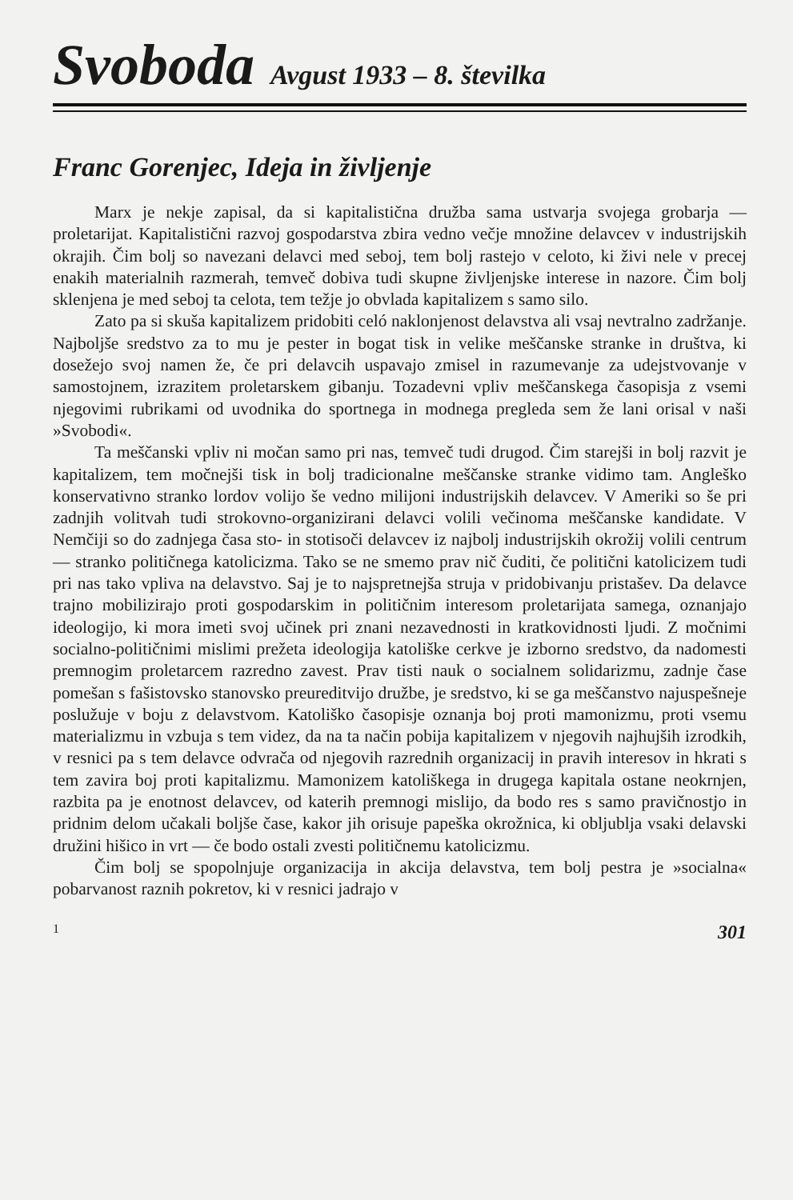Svoboda Avgust 1933 – 8. številka
Franc Gorenjec, Ideja in življenje
Marx je nekje zapisal, da si kapitalistična družba sama ustvarja svojega grobarja — proletarijat. Kapitalistični razvoj gospodarstva zbira vedno večje množine delavcev v industrijskih okrajih. Čim bolj so navezani delavci med seboj, tem bolj rastejo v celoto, ki živi nele v precej enakih materialnih razmerah, temveč dobiva tudi skupne življenjske interese in nazore. Čim bolj sklenjena je med seboj ta celota, tem težje jo obvlada kapitalizem s samo silo.
Zato pa si skuša kapitalizem pridobiti celó naklonjenost delavstva ali vsaj nevtralno zadržanje. Najboljše sredstvo za to mu je pester in bogat tisk in velike meščanske stranke in društva, ki dosežejo svoj namen že, če pri delavcih uspavajo zmisel in razumevanje za udejstvovanje v samostojnem, izrazitem proletarskem gibanju. Tozadevni vpliv meščanskega časopisja z vsemi njegovimi rubrikami od uvodnika do sportnega in modnega pregleda sem že lani orisal v naši »Svobodi«.
Ta meščanski vpliv ni močan samo pri nas, temveč tudi drugod. Čim starejši in bolj razvit je kapitalizem, tem močnejši tisk in bolj tradicionalne meščanske stranke vidimo tam. Angleško konservativno stranko lordov volijo še vedno milijoni industrijskih delavcev. V Ameriki so še pri zadnjih volitvah tudi strokovno-organizirani delavci volili večinoma meščanske kandidate. V Nemčiji so do zadnjega časa sto- in stotisoči delavcev iz najbolj industrijskih okrožij volili centrum — stranko političnega katolicizma. Tako se ne smemo prav nič čuditi, če politični katolicizem tudi pri nas tako vpliva na delavstvo. Saj je to najspretnejša struja v pridobivanju pristašev. Da delavce trajno mobilizirajo proti gospodarskim in političnim interesom proletarijata samega, oznanjajo ideologijo, ki mora imeti svoj učinek pri znani nezavednosti in kratkovidnosti ljudi. Z močnimi socialno-političnimi mislimi prežeta ideologija katoliške cerkve je izborno sredstvo, da nadomesti premnogim proletarcem razredno zavest. Prav tisti nauk o socialnem solidarizmu, zadnje čase pomešan s fašistovsko stanovsko preureditvijo družbe, je sredstvo, ki se ga meščanstvo najuspešneje poslužuje v boju z delavstvom. Katoliško časopisje oznanja boj proti mamonizmu, proti vsemu materializmu in vzbuja s tem videz, da na ta način pobija kapitalizem v njegovih najhujših izrodkih, v resnici pa s tem delavce odvrača od njegovih razrednih organizacij in pravih interesov in hkrati s tem zavira boj proti kapitalizmu. Mamonizem katoliškega in drugega kapitala ostane neokrnjen, razbita pa je enotnost delavcev, od katerih premnogi mislijo, da bodo res s samo pravičnostjo in pridnim delom učakali boljše čase, kakor jih orisuje papeška okrožnica, ki obljublja vsaki delavski družini hišico in vrt — če bodo ostali zvesti političnemu katolicizmu.
Čim bolj se spopolnjuje organizacija in akcija delavstva, tem bolj pestra je »socialna« pobarvanost raznih pokretov, ki v resnici jadrajo v
1 301